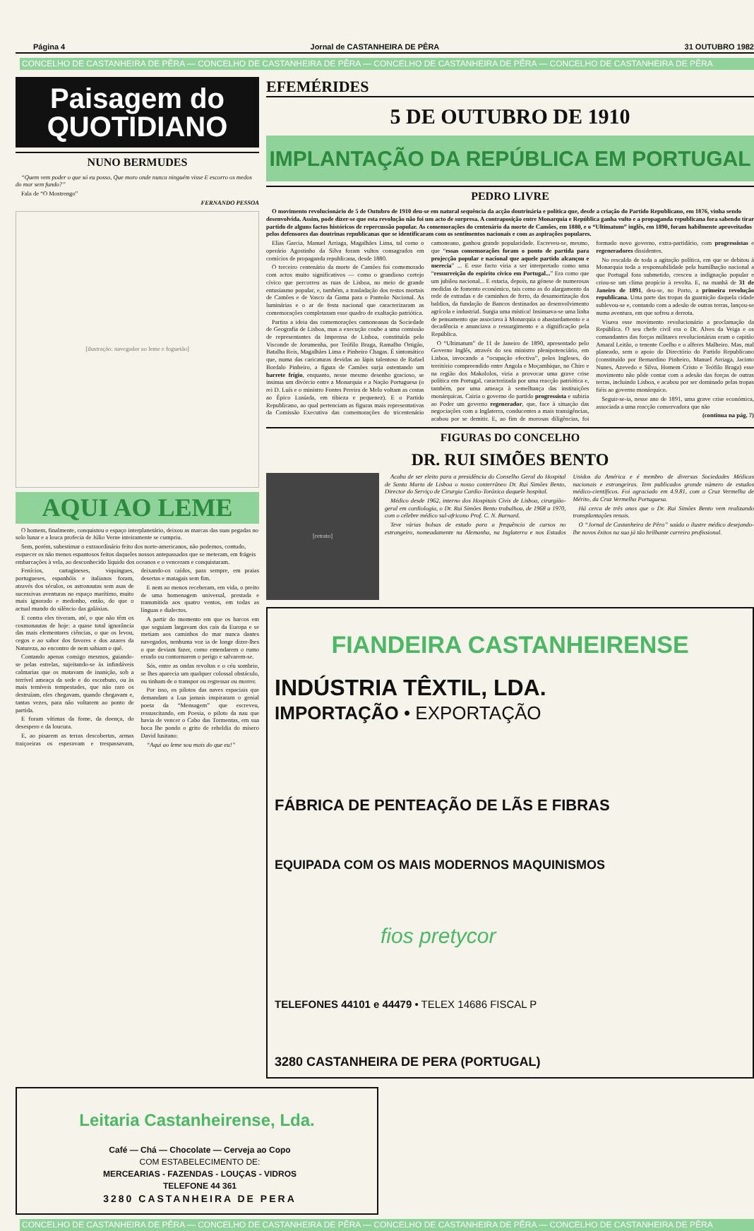Página 4 Jornal de CASTANHEIRA DE PÊRA 31 OUTUBRO 1982
CONCELHO DE CASTANHEIRA DE PÊRA — CONCELHO DE CASTANHEIRA DE PÊRA — CONCELHO DE CASTANHEIRA DE PÊRA — CONCELHO DE CASTANHEIRA DE PÊRA
Paisagem do QUOTIDIANO
NUNO BERMUDES
“Quem vem poder o que só eu posso, Que moro onde nunca ninguém visse E escorro os medos do mar sem fundo?”
Fala de “O Mostrengo”
FERNANDO PESSOA
[ilustração: navegador ao leme e foguetão]
AQUI AO LEME
O homem, finalmente, conquistou o espaço interplanetário, deixou as marcas das suas pegadas no solo lunar e a louca profecia de Júlio Verne inteiramente se cumpriu.
Sem, porém, subestimar o extraordinário feito dos norte-americanos, não podemos, contudo, esquecer os não menos espantosos feitos daqueles nossos antepassados que se meteram, em frágeis embarcações à vela, ao desconhecido líquido dos oceanos e o venceram e conquistaram.
Fenícios, cartagineses, viquingues, portugueses, espanhóis e italianos foram, através dos séculos, os astronautas sem asas de sucessivas aventuras no espaço marítimo, muito mais ignorado e medonho, então, do que o actual mundo do silêncio das galáxias.
E contra eles tiveram, até, o que não têm os cosmonautas de hoje: a quase total ignorância das mais elementares ciências, o que os levou, cegos e ao sabor dos favores e dos azares da Natureza, ao encontro de nem sabiam o quê.
Contando apenas consigo mesmos, guiando-se pelas estrelas, sujeitando-se às infindáveis calmarias que os matavam de inanição, sob a terrível ameaça da sede e do escorbuto, ou às mais temíveis tempestades, que não raro os destruíam, eles chegavam, quando chegavam e, tantas vezes, para não voltarem ao ponto de partida.
E foram vítimas da fome, da doença, do desespero e da loucura.
E, ao pisarem as terras descobertas, armas traiçoeiras os esperavam e trespassavam, deixando-os caídos, para sempre, em praias desertas e matagais sem fim.
E nem ao menos receberam, em vida, o preito de uma homenagem universal, prestada e transmitida aos quatro ventos, em todas as línguas e dialectos.
A partir do momento em que os barcos em que seguiam largavam dos cais da Europa e se metiam aos caminhos do mar nunca dantes navegados, nenhuma voz ia de longe dizer-lhes o que deviam fazer, como emendarem o rumo errado ou contornarem o perigo e salvarem-se.
Sós, entre as ondas revoltas e o céu sombrio, se lhes aparecia um qualquer colossal obstáculo, ou tinham de o transpor ou regressar ou morrer.
Por isso, os pilotos das naves espaciais que demandam a Lua jamais inspiraram o genial poeta da “Mensagem” que escreveu, ressuscitando, em Poesia, o piloto da nau que havia de vencer o Cabo das Tormentas, em sua boca lhe pondo o grito de rebeldia do mísero David lusitano:
“Aqui ao leme sou mais do que eu!”
EFEMÉRIDES
5 DE OUTUBRO DE 1910
IMPLANTAÇÃO DA REPÚBLICA EM PORTUGAL
PEDRO LIVRE
O movimento revolucionário de 5 de Outubro de 1910 deu-se em natural sequência da acção doutrinária e política que, desde a criação do Partido Republicano, em 1876, vinha sendo desenvolvida. Assim, pode dizer-se que esta revolução não foi um acto de surpresa. A contraposição entre Monarquia e República ganha vulto e a propaganda republicana fora sabendo tirar partido de alguns factos históricos de repercussão popular. As comemorações do centenário da morte de Camões, em 1880, e o “Ultimatum” inglês, em 1890, foram habilmente aproveitados pelos defensores das doutrinas republicanas que se identificaram com os sentimentos nacionais e com as aspirações populares.
Elias Garcia, Manuel Arriaga, Magalhães Lima, tal como o operário Agostinho da Silva foram vultos consagrados em comícios de propaganda republicana, desde 1880.
O terceiro centenário da morte de Camões foi comemorado com actos muito significativos — como o grandioso cortejo cívico que percorreu as ruas de Lisboa, no meio de grande entusiasmo popular, e, também, a trasladação dos restos mortais de Camões e de Vasco da Gama para o Panteão Nacional. As luminárias e o ar de festa nacional que caracterizaram as comemorações completaram esse quadro de exaltação patriótica.
Partira a ideia das comemorações camoneanas da Sociedade de Geografia de Lisboa, mas a execução coube a uma comissão de representantes da Imprensa de Lisboa, constituída pelo Visconde de Jorumenha, por Teófilo Braga, Ramalho Ortigão, Batalha Reis, Magalhães Lima e Pinheiro Chagas. É sintomático que, numa das caricaturas devidas ao lápis talentoso de Rafael Bordalo Pinheiro, a figura de Camões surja ostentando um barrete frígio, enquanto, nesse mesmo desenho gracioso, se insinua um divórcio entre a Monarquia e a Nação Portuguesa (o rei D. Luís e o ministro Fontes Pereira de Melo voltam as costas ao Épico Lusíada, em tibieza e pequenez). E o Partido Republicano, ao qual pertenciam as figuras mais representativas da Comissão Executiva das comemorações do tricentenário camoneano, ganhou grande popularidade. Escreveu-se, mesmo, que “essas comemorações foram o ponto de partida para projecção popular e nacional que aquele partido alcançou e merecia” ... E esse facto viria a ser interpretado como uma “ressurreição do espírito cívico em Portugal...” Era como que um jubileu nacional... E estaria, depois, na génese de numerosas medidas de fomento económico, tais como as do alargamento da rede de estradas e de caminhos de ferro, da desamortização dos baldios, da fundação de Bancos destinados ao desenvolvimento agrícola e industrial. Surgia uma mística! Insinuava-se uma linha de pensamento que associava à Monarquia o abastardamento e a decadência e anunciava o ressurgimento e a dignificação pela República.
O “Ultimatum” de 11 de Janeiro de 1890, apresentado pelo Governo Inglês, através do seu ministro plenipotenciário, em Lisboa, invocando a “ocupação efectiva”, pelos Ingleses, do território compreendido entre Angola e Moçambique, no Chire e na região dos Makololos, viria a provocar uma grave crise política em Portugal, caracterizada por uma reacção patriótica e, também, por uma ameaça à semelhança das instituições monárquicas. Cairia o governo do partido progressista e subiria ao Poder um governo regenerador, que, face à situação das negociações com a Inglaterra, conducentes a mais transigências, acabou por se demitir. E, ao fim de morosas diligências, foi formado novo governo, extra-partidário, com progressistas e regeneradores dissidentes.
No rescaldo de toda a agitação política, em que se debitou à Monarquia toda a responsabilidade pela humilhação nacional a que Portugal fora submetido, cresceu a indignação popular e criou-se um clima propício à revolta. E, na manhã de 31 de Janeiro de 1891, deu-se, no Porto, a primeira revolução republicana. Uma parte das tropas da guarnição daquela cidade sublevou-se e, contando com a adesão de outras terras, lançou-se numa aventura, em que sofreu a derrota.
Visava esse movimento revolucionário a proclamação da República. O seu chefe civil era o Dr. Alves da Veiga e os comandantes das forças militares revolucionárias eram o capitão Amaral Leitão, o tenente Coelho e o alferes Malheiro. Mas, mal planeado, sem o apoio do Directório do Partido Republicano (constituído por Bernardino Pinheiro, Manuel Arriaga, Jacinto Nunes, Azevedo e Silva, Homem Cristo e Teófilo Braga) esse movimento não pôde contar com a adesão das forças de outras terras, incluindo Lisboa, e acabou por ser dominado pelas tropas fiéis ao governo monárquico.
Seguir-se-ia, nesse ano de 1891, uma grave crise económica, associada a uma reacção conservadora que não
(continua na pág. 7)
FIGURAS DO CONCELHO
DR. RUI SIMÕES BENTO
[retrato]
Acaba de ser eleito para a presidência do Conselho Geral do Hospital de Santa Marta de Lisboa o nosso conterrâneo Dr. Rui Simões Bento, Director do Serviço de Cirurgia Cardio-Toráxica daquele hospital.
Médico desde 1962, interno dos Hospitais Civis de Lisboa, cirurgião-geral em cardiologia, o Dr. Rui Simões Bento trabalhou, de 1968 a 1970, com o célebre médico sul-africano Prof. C. N. Barnard.
Teve várias bolsas de estudo para a frequência de cursos no estrangeiro, nomeadamente na Alemanha, na Inglaterra e nos Estados Unidos da América e é membro de diversas Sociedades Médicas nacionais e estrangeiras. Tem publicados grande número de estudos médico-científicos. Foi agraciado em 4.9.81, com a Cruz Vermelha de Mérito, da Cruz Vermelha Portuguesa.
Há cerca de três anos que o Dr. Rui Simões Bento vem realizando transplantações renais.
O “Jornal de Castanheira de Pêra” saúda o ilustre médico desejando-lhe novos êxitos na sua já tão brilhante carreira profissional.
FIANDEIRA CASTANHEIRENSE
INDÚSTRIA TÊXTIL, LDA.
IMPORTAÇÃO • EXPORTAÇÃO
FÁBRICA DE PENTEAÇÃO DE LÃS E FIBRAS
EQUIPADA COM OS MAIS MODERNOS MAQUINISMOS
fios pretycor
TELEFONES 44101 e 44479 • TELEX 14686 FISCAL P
3280 CASTANHEIRA DE PERA (PORTUGAL)
Leitaria Castanheirense, Lda.
Café — Chá — Chocolate — Cerveja ao Copo
COM ESTABELECIMENTO DE:
MERCEARIAS - FAZENDAS - LOUÇAS - VIDROS
TELEFONE 44 361
3280 CASTANHEIRA DE PERA
CONCELHO DE CASTANHEIRA DE PÊRA — CONCELHO DE CASTANHEIRA DE PÊRA — CONCELHO DE CASTANHEIRA DE PÊRA — CONCELHO DE CASTANHEIRA DE PÊRA